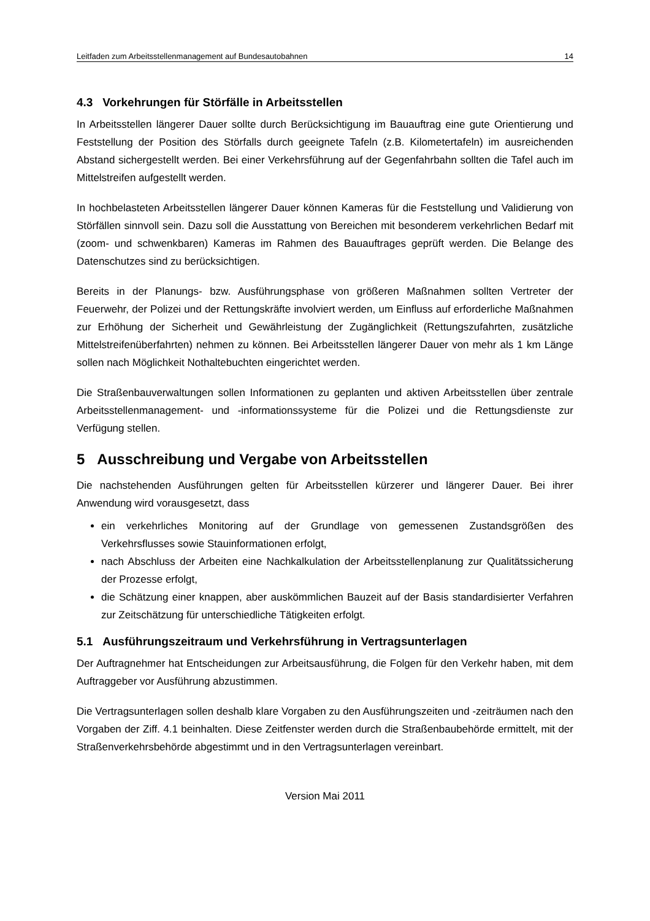Leitfaden zum Arbeitsstellenmanagement auf Bundesautobahnen 14
4.3 Vorkehrungen für Störfälle in Arbeitsstellen
In Arbeitsstellen längerer Dauer sollte durch Berücksichtigung im Bauauftrag eine gute Orientierung und Feststellung der Position des Störfalls durch geeignete Tafeln (z.B. Kilometertafeln) im ausreichenden Abstand sichergestellt werden. Bei einer Verkehrsführung auf der Gegenfahrbahn sollten die Tafel auch im Mittelstreifen aufgestellt werden.
In hochbelasteten Arbeitsstellen längerer Dauer können Kameras für die Feststellung und Validierung von Störfällen sinnvoll sein. Dazu soll die Ausstattung von Bereichen mit besonderem verkehrlichen Bedarf mit (zoom- und schwenkbaren) Kameras im Rahmen des Bauauftrages geprüft werden. Die Belange des Datenschutzes sind zu berücksichtigen.
Bereits in der Planungs- bzw. Ausführungsphase von größeren Maßnahmen sollten Vertreter der Feuerwehr, der Polizei und der Rettungskräfte involviert werden, um Einfluss auf erforderliche Maßnahmen zur Erhöhung der Sicherheit und Gewährleistung der Zugänglichkeit (Rettungszufahrten, zusätzliche Mittelstreifenüberfahrten) nehmen zu können. Bei Arbeitsstellen längerer Dauer von mehr als 1 km Länge sollen nach Möglichkeit Nothaltebuchten eingerichtet werden.
Die Straßenbauverwaltungen sollen Informationen zu geplanten und aktiven Arbeitsstellen über zentrale Arbeitsstellenmanagement- und -informationssysteme für die Polizei und die Rettungsdienste zur Verfügung stellen.
5 Ausschreibung und Vergabe von Arbeitsstellen
Die nachstehenden Ausführungen gelten für Arbeitsstellen kürzerer und längerer Dauer. Bei ihrer Anwendung wird vorausgesetzt, dass
ein verkehrliches Monitoring auf der Grundlage von gemessenen Zustandsgrößen des Verkehrsflusses sowie Stauinformationen erfolgt,
nach Abschluss der Arbeiten eine Nachkalkulation der Arbeitsstellenplanung zur Qualitätssicherung der Prozesse erfolgt,
die Schätzung einer knappen, aber auskömmlichen Bauzeit auf der Basis standardisierter Verfahren zur Zeitschätzung für unterschiedliche Tätigkeiten erfolgt.
5.1 Ausführungszeitraum und Verkehrsführung in Vertragsunterlagen
Der Auftragnehmer hat Entscheidungen zur Arbeitsausführung, die Folgen für den Verkehr haben, mit dem Auftraggeber vor Ausführung abzustimmen.
Die Vertragsunterlagen sollen deshalb klare Vorgaben zu den Ausführungszeiten und -zeiträumen nach den Vorgaben der Ziff. 4.1 beinhalten. Diese Zeitfenster werden durch die Straßenbaubehörde ermittelt, mit der Straßenverkehrsbehörde abgestimmt und in den Vertragsunterlagen vereinbart.
Version Mai 2011